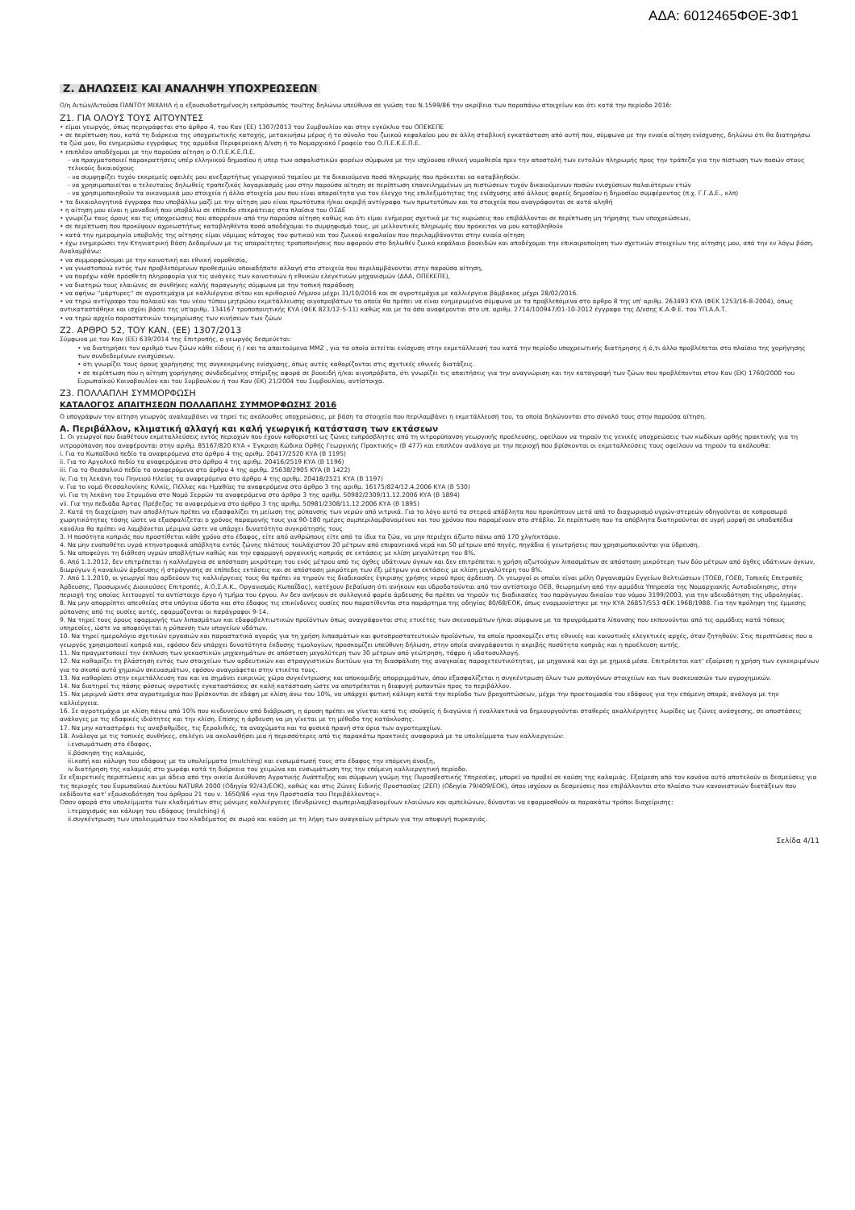ΑΔΑ: 6012465ΦΘΕ-3Φ1
Ζ. ΔΗΛΩΣΕΙΣ ΚΑΙ ΑΝΑΛΗΨΗ ΥΠΟΧΡΕΩΣΕΩΝ
Ο/η Αιτών/Αιτούσα ΠΑΝΤΟΥ ΜΙΧΑΗΛ ή ο εξουσιοδοτημένος/η εκπρόσωπός του/της δηλώνω υπεύθυνα σε γνώση του Ν.1599/86 την ακρίβεια των παραπάνω στοιχείων και ότι κατά την περίοδο 2016:
Ζ1. ΓΙΑ ΟΛΟΥΣ ΤΟΥΣ ΑΙΤΟΥΝΤΕΣ
• είμαι γεωργός, όπως περιγράφεται στο άρθρο 4, του Καν (ΕΕ) 1307/2013 του Συμβουλίου και στην εγκύκλιο του ΟΠΕΚΕΠΕ
• σε περίπτωση που, κατά τη διάρκεια της υποχρεωτικής κατοχής, μετακινήσω μέρος ή το σύνολο του ζωικού κεφαλαίου μου σε άλλη σταβλική εγκατάσταση από αυτή που, σύμφωνα με την ενιαία αίτηση ενίσχυσης, δηλώνω ότι θα διατηρήσω τα ζώα μου, θα ενημερώσω εγγράφως της αρμόδια Περιφερειακή Δ/νση ή το Νομαρχιακό Γραφείο του Ο.Π.Ε.Κ.Ε.Π.Ε.
• επιπλέον αποδέχομαι με την παρούσα αίτηση ο Ο.Π.Ε.Κ.Ε.Π.Ε.
- να πραγματοποιεί παρακρατήσεις υπέρ ελληνικού δημοσίου ή υπερ των ασφαλιστικών φορέων σύμφωνα με την ισχύουσα εθνική νομοθεσία πριν την αποστολή των εντολών πληρωμής προς την τράπεζα για την πίστωση των ποσών στους τελικούς δικαιούχους
- να συμψηφίζει τυχόν εκκρεμείς οφειλές μου ανεξαρτήτως γεωργικού ταμείου με τα δικαιούμενα ποσά πληρωμής που πρόκειται να καταβληθούν.
- να χρησιμοποιείται ο τελευταίος δηλωθείς τραπεζικός λογαριασμός μου στην παρούσα αίτηση σε περίπτωση επανειλημμένων μη πιστώσεων τυχόν δικαιούμενων ποσών ενισχύσεων παλαιότερων ετών
- να χρησιμοποιηθούν τα οικονομικά μου στοιχεία ή άλλα στοιχεία μου που είναι απαραίτητα για τον έλεγχο της επιλεξιμότητας της ενίσχυσης από άλλους φορείς δημοσίου ή δημοσίου συμφέροντος (π.χ. Γ.Γ.Δ.Ε., κλπ)
• τα δικαιολογητικά έγγραφα που υποβάλλω μαζί με την αίτηση μου είναι πρωτότυπα ή/και ακριβή αντίγραφα των πρωτοτύπων και τα στοιχεία που αναγράφονται σε αυτά αληθή
• η αίτηση μου είναι η μοναδική που υποβάλω σε επίπεδο επικράτειας στα πλαίσια του ΟΣΔΕ
• γνωρίζω τους όρους και τις υποχρεώσεις που απορρέουν από την παρούσα αίτηση καθώς και ότι είμαι ενήμερος σχετικά με τις κυρώσεις που επιβάλλονται σε περίπτωση μη τήρησης των υποχρεώσεων,
• σε περίπτωση που προκύψουν αχρεωστήτως καταβληθέντα ποσά αποδέχομαι το συμψηφισμό τους, με μελλοντικές πληρωμές που πρόκειται να μου καταβληθούν
• κατά την ημερομηνία υποβολής της αίτησης είμαι νόμιμος κάτοχος του φυτικού και του ζωικού κεφαλαίου που περιλαμβάνονται στην ενιαία αίτηση
• έχω ενημερώσει την Κτηνιατρική Βάση Δεδομένων με τις απαραίτητες τροποποιήσεις που αφορούν στο δηλωθέν ζωικό κεφάλαιο βοοειδών και αποδέχομαι την επικαιροποίηση των σχετικών στοιχείων της αίτησης μου, από την εν λόγω βάση.
Αναλαμβάνω:
• να συμμορφώνομαι με την κοινοτική και εθνική νομοθεσία,
• να γνωστοποιώ εντός των προβλεπόμενων προθεσμιών οποιαδήποτε αλλαγή στα στοιχεία που περιλαμβάνονται στην παρούσα αίτηση,
• να παρέχω κάθε πρόσθετη πληροφορία για τις ανάγκες των κοινοτικών ή εθνικών ελεγκτικών μηχανισμών (ΔΑΑ, ΟΠΕΚΕΠΕ),
• να διατηρώ τους ελαιώνες σε συνθήκες καλής παραγωγής σύμφωνα με την τοπική παράδοση
• να αφήνω ''μάρτυρες'' σε αγροτεμάχια με καλλιέργεια σίτου και κριθαριού Λήμνου μέχρι 31/10/2016 και σε αγροτεμάχια με καλλιέργεια βάμβακος μέχρι 28/02/2016.
• να τηρώ αντίγραφο του παλαιού και του νέου τύπου μητρώου εκμετάλλευσης αιγοπροβάτων τα οποία θα πρέπει να είναι ενημερωμένα σύμφωνα με τα προβλεπόμενα στο άρθρο 8 της υπ' αριθμ. 263493 ΚΥΑ (ΦΕΚ 1253/16-8-2004), όπως αντικαταστάθηκε και ισχύει βάσει της υπ'αριθμ. 134167 τροποποιητικής ΚΥΑ (ΦΕΚ 823/12-5-11) καθώς και με τα όσα αναφέρονται στο υπ. αριθμ. 2714/100947/01-10-2012 έγγραφο της Δ/νσης Κ.Α.Φ.Ε. του ΥΠ.Α.Α.Τ.
• να τηρώ αρχείο παραστατικών τεκμηρίωσης των κινήσεων των ζώων
Ζ2. ΑΡΘΡΟ 52, ΤΟΥ ΚΑΝ. (ΕΕ) 1307/2013
Σύμφωνα με τον Καν (ΕΕ) 639/2014 της Επιτροπής, ο γεωργός δεσμεύεται:
• να διατηρήσει τον αριθμό των ζώων κάθε είδους ή / και τα απαιτούμενα ΜΜΖ , για τα οποία αιτείται ενίσχυση στην εκμετάλλευσή του κατά την περίοδο υποχρεωτικής διατήρησης ή ό,τι άλλο προβλέπεται στο πλαίσιο της χορήγησης των συνδεδεμένων ενισχύσεων.
• ότι γνωρίζει τους όρους χορήγησης της συγκεκριμένης ενίσχυσης, όπως αυτές καθορίζονται στις σχετικές εθνικές διατάξεις.
• σε περίπτωση που η αίτηση χορήγησης συνδεδεμένης στήριξης αφορά σε βοοειδή ή/και αιγοπρόβατα, ότι γνωρίζει τις απαιτήσεις για την αναγνώριση και την καταγραφή των ζώων που προβλέπονται στον Καν (ΕΚ) 1760/2000 του Ευρωπαϊκού Κοινοβουλίου και του Συμβουλίου ή του Καν (ΕΚ) 21/2004 του Συμβουλίου, αντίστοιχα.
Ζ3. ΠΟΛΛΑΠΛΗ ΣΥΜΜΟΡΦΩΣΗ
ΚΑΤΑΛΟΓΟΣ ΑΠΑΙΤΗΣΕΩΝ ΠΟΛΛΑΠΛΗΣ ΣΥΜΜΟΡΦΩΣΗΣ 2016
Ο υπογράφων την αίτηση γεωργός αναλαμβάνει να τηρεί τις ακόλουθες υποχρεώσεις, με βάση τα στοιχεία που περιλαμβάνει η εκμετάλλευσή του, τα οποία δηλώνονται στο σύνολό τους στην παρούσα αίτηση.
Α. Περιβάλλον, κλιματική αλλαγή και καλή γεωργική κατάσταση των εκτάσεων
1. Οι γεωργοί που διαθέτουν εκμεταλλεύσεις εντός περιοχών που έχουν καθοριστεί ως ζώνες ευπρόσβλητες από τη νιτρορύπανση γεωργικής προέλευσης, οφείλουν να τηρούν τις γενικές υποχρεώσεις των κωδίκων ορθής πρακτικής για τη νιτρορύπανση που αναφέρονται στην αριθμ. 85167/820 ΚΥΑ « Έγκριση Κώδικα Ορθής Γεωργικής Πρακτικής» (Β 477) και επιπλέον ανάλογα με την περιοχή που βρίσκονται οι εκμεταλλεύσεις τους οφείλουν να τηρούν τα ακόλουθα:
i. Για το Κωπαϊδικό πεδίο τα αναφερόμενα στο άρθρο 4 της αριθμ. 20417/2520 ΚΥΑ (Β 1195)
ii. Για το Αργολικό πεδίο τα αναφερόμενα στο άρθρο 4 της αριθμ. 20416/2519 ΚΥΑ (Β 1196)
iii. Για το Θεσσαλικό πεδίο τα αναφερόμενα στο άρθρο 4 της αριθμ. 25638/2905 ΚΥΑ (Β 1422)
iv. Για τη λεκάνη του Πηνειού Ηλείας τα αναφερόμενα στο άρθρο 4 της αριθμ. 20418/2521 ΚΥΑ (Β 1197)
v. Για το νομό Θεσσαλονίκης Κιλκίς, Πέλλας και Ημαθίας τα αναφερόμενα στο άρθρο 3 της αριθμ. 16175/824/12.4.2006 ΚΥΑ (Β 530)
vi. Για τη λεκάνη του Στρυμόνα στο Νομό Σερρών τα αναφερόμενα στο άρθρο 3 της αριθμ. 50982/2309/11.12.2006 ΚΥΑ (Β 1894)
vii. Για την πεδιάδα Άρτας Πρέβεζας τα αναφερόμενα στο άρθρο 3 της αριθμ. 50981/2308/11.12.2006 ΚΥΑ (Β 1895)
2. Κατά τη διαχείριση των αποβλήτων πρέπει να εξασφαλίζει τη μείωση της ρύπανσης των νερών από νιτρικά. Για το λόγο αυτό τα στερεά απόβλητα που προκύπτουν μετά από το διαχωρισμό υγρών-στερεών οδηγούνται σε κοπροσωρό χωρητικότητας τόσης ώστε να εξασφαλίζεται ο χρόνος παραμονής τους για 90-180 ημέρες συμπεριλαμβανομένου και του χρόνου που παραμένουν στο στάβλο. Σε περίπτωση που τα απόβλητα διατηρούνται σε υγρή μορφή σε υποδαπέδια κανάλια θα πρέπει να λαμβάνεται μέριμνα ώστε να υπάρχει δυνατότητα συγκράτησής τους
3. Η ποσότητα κοπριάς που προστίθεται κάθε χρόνο στο έδαφος, είτε από ανθρώπους είτε από τα ίδια τα ζώα, να μην περιέχει άζωτο πάνω από 170 χλγ/εκτάριο.
4. Να μην εναποθέτει υγρά κτηνοτροφικά απόβλητα εντός ζώνης πλάτους τουλάχιστον 20 μέτρων από επιφανειακά νερά και 50 μέτρων από πηγές, πηγάδια ή γεωτρήσεις που χρησιμοποιούνται για ύδρευση.
5. Να αποφεύγει τη διάθεση υγρών αποβλήτων καθώς και την εφαρμογή οργανικής κοπριάς σε εκτάσεις με κλίση μεγαλύτερη του 8%.
6. Από 1.1.2012, δεν επιτρέπεται η καλλιέργεια σε απόσταση μικρότερη του ενός μέτρου από τις όχθες υδάτινων όγκων και δεν επιτρέπεται η χρήση αζωτούχων λιπασμάτων σε απόσταση μικρότερη των δύο μέτρων από όχθες υδάτινων όγκων, διωρύγων ή καναλιών άρδευσης ή στράγγισης σε επίπεδες εκτάσεις και σε απόσταση μικρότερη των έξι μέτρων για εκτάσεις με κλίση μεγαλύτερη του 8%.
7. Από 1.1.2010, οι γεωργοί που αρδεύουν τις καλλιέργειες τους θα πρέπει να τηρούν τις διαδικασίες έγκρισης χρήσης νερού προς άρδευση. Οι γεωργοί οι οποίοι είναι μέλη Οργανισμών Εγγείων Βελτιώσεων (ΤΟΕΒ, ΓΟΕΒ, Τοπικές Επιτροπές Άρδευσης, Προσωρινές Διοικούσες Επιτροπές, Α.Ο.Σ.Α.Κ., Οργανισμός Κωπαΐδας), κατέχουν βεβαίωση ότι ανήκουν και υδροδοτούνται από τον αντίστοιχο ΟΕΒ, θεωρημένη από την αρμόδια Υπηρεσία της Νομαρχιακής Αυτοδιοίκησης, στην περιοχή της οποίας λειτουργεί το αντίστοιχο έργο ή τμήμα του έργου. Αν δεν ανήκουν σε συλλογικό φορέα άρδευσης θα πρέπει να τηρούν τις διαδικασίες του παράγωγου δικαίου του νόμου 3199/2003, για την αδειοδότηση της υδροληψίας.
8. Να μην απορρίπτει απευθείας στα υπόγεια ύδατα και στο έδαφος τις επικίνδυνες ουσίες που παρατίθενται στο παράρτημα της οδηγίας 80/68/ΕΟΚ, όπως εναρμονίστηκε με την ΚΥΑ 26857/553 ΦΕΚ 196Β/1988. Για την πρόληψη της έμμεσης ρύπανσης από τις ουσίες αυτές, εφαρμόζονται οι παράγραφοι 9-14.
9. Να τηρεί τους όρους εφαρμογής των λιπασμάτων και εδαφοβελτιωτικών προϊόντων όπως αναγράφονται στις ετικέτες των σκευασμάτων ή/και σύμφωνα με τα προγράμματα λίπανσης που εκπονούνται από τις αρμόδιες κατά τόπους υπηρεσίες, ώστε να αποφεύγεται η ρύπανση των υπογείων υδάτων.
10. Να τηρεί ημερολόγιο σχετικών εργασιών και παραστατικά αγοράς για τη χρήση λιπασμάτων και φυτοπροστατευτικών προϊόντων, τα οποία προσκομίζει στις εθνικές και κοινοτικές ελεγκτικές αρχές, όταν ζητηθούν. Στις περιπτώσεις που ο γεωργός χρησιμοποιεί κοπριά και, εφόσον δεν υπάρχει δυνατότητα έκδοσης τιμολογίων, προσκομίζει υπεύθυνη δήλωση, στην οποία αναγράφονται η ακριβής ποσότητα κοπριάς και η προέλευση αυτής.
11. Να πραγματοποιεί την έκπλυση των ψεκαστικών μηχανημάτων σε απόσταση μεγαλύτερη των 30 μέτρων από γεώτρηση, τάφρο ή υδατοσυλλογή.
12. Να καθαρίζει τη βλάστηση εντός των στοιχείων των αρδευτικών και στραγγιστικών δικτύων για τη διασφάλιση της αναγκαίας παροχετευτικότητας, με μηχανικά και όχι με χημικά μέσα. Επιτρέπεται κατ' εξαίρεση η χρήση των εγκεκριμένων για το σκοπό αυτό χημικών σκευασμάτων, εφόσον αναγράφεται στην ετικέτα τους.
13. Να καθορίσει στην εκμετάλλευση του και να σημάνει ευκρινώς χώρο συγκέντρωσης και αποκομιδής απορριμμάτων, όπου εξασφαλίζεται η συγκέντρωση όλων των ρυπογόνων στοιχείων και των συσκευασιών των αγροχημικών.
14. Να διατηρεί τις πάσης φύσεως αγροτικές εγκαταστάσεις σε καλή κατάσταση ώστε να αποτρέπεται η διαφυγή ρυπαντών προς το περιβάλλον.
15. Να μεριμνά ώστε στα αγροτεμάχια που βρίσκονται σε εδάφη με κλίση άνω του 10%, να υπάρχει φυτική κάλυψη κατά την περίοδο των βροχοπτώσεων, μέχρι την προετοιμασία του εδάφους για την επόμενη σπορά, ανάλογα με την καλλιέργεια.
16. Σε αγροτεμάχια με κλίση πάνω από 10% που κινδυνεύουν από διάβρωση, η άροση πρέπει να γίνεται κατά τις ισοϋψείς ή διαγώνια ή εναλλακτικά να δημιουργούνται σταθερές ακαλλιέργητες λωρίδες ως ζώνες ανάσχεσης, σε αποστάσεις ανάλογες με τις εδαφικές ιδιότητες και την κλίση. Επίσης η άρδευση να μη γίνεται με τη μέθοδο της κατάκλυσης.
17. Να μην καταστρέφει τις αναβαθμίδες, τις ξερολιθιές, τα αναχώματα και τα φυσικά πρανή στα όρια των αγροτεμαχίων.
18. Ανάλογα με τις τοπικές συνθήκες, επιλέγει να ακολουθήσει μια ή περισσότερες από τις παρακάτω πρακτικές αναφορικά με τα υπολείμματα των καλλιεργειών:
i.ενσωμάτωση στο έδαφος,
ii.βόσκηση της καλαμιάς,
iii.κοπή και κάλυψη του εδάφους με τα υπολείμματα (mulching) και ενσωμάτωσή τους στο έδαφος την επόμενη άνοιξη,
iv.διατήρηση της καλαμιάς στο χωράφι κατά τη διάρκεια του χειμώνα και ενσωμάτωση της την επόμενη καλλιεργητική περίοδο.
Σε εξαιρετικές περιπτώσεις και με άδεια από την οικεία Διεύθυνση Αγροτικής Ανάπτυξης και σύμφωνη γνώμη της Πυροσβεστικής Υπηρεσίας, μπορεί να προβεί σε καύση της καλαμιάς. Εξαίρεση από τον κανόνα αυτό αποτελούν οι δεσμεύσεις για τις περιοχές του Ευρωπαϊκού Δικτύου NATURA 2000 (Οδηγία 92/43/ΕΟΚ), καθώς και στις Ζώνες Ειδικής Προστασίας (ΖΕΠ) (Οδηγία 79/409/ΕΟΚ), όπου ισχύουν οι δεσμεύσεις που επιβάλλονται στο πλαίσιο των κανονιστικών διατάξεων που εκδίδοντα κατ' εξουσιοδότηση του άρθρου 21 του ν. 1650/86 «για την Προστασία του Περιβάλλοντος».
Όσον αφορά στα υπολείμματα των κλαδεμάτων στις μόνιμες καλλιέργειες (δενδρώνες) συμπεριλαμβανομένων ελαιώνων και αμπελώνων, δύνανται να εφαρμοσθούν οι παρακάτω τρόποι διαχείρισης:
i.τεμαχισμός και κάλυψη του εδάφους (mulching) ή
ii.συγκέντρωση των υπολειμμάτων του κλαδέματος σε σωρό και καύση με τη λήψη των αναγκαίων μέτρων για την αποφυγή πυρκαγιάς.
Σελίδα 4/11